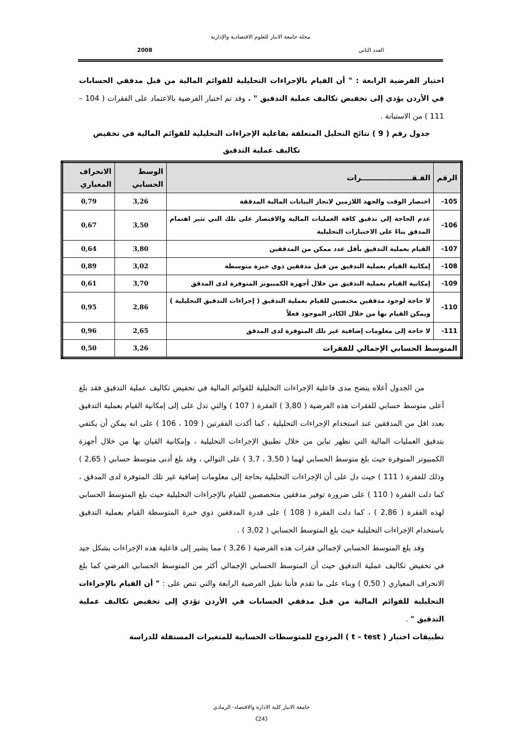مجلة جامعة الانبار للعلوم الاقتصادية والإدارية
العدد الثاني 2008
اختبار الفرضية الرابعة : " أن القيام بالإجراءات التحليلية للقوائم المالية من قبل مدققي الحسابات في الأردن يؤدي إلى تخفيض تكاليف عملية التدقيق " . وقد تم اختبار الفرضية بالاعتماد على الفقرات ( 104 – 111 ) من الاستبانة .
جدول رقم ( 9 ) نتائج التحليل المتعلقة بفاعلية الإجراءات التحليلية للقوائم المالية في تخفيض تكاليف عملية التدقيق
| الرقم | الفـقــــــــــــــــــــرات | الوسط الحسابي | الانحراف المعياري |
| --- | --- | --- | --- |
| 105- | اختصار الوقت والجهد اللازمين لانجاز البيانات المالية المدققة | 3,26 | 0,79 |
| 106- | عدم الحاجة إلى تدقيق كافة العمليات المالية والاقتصار على تلك التي تثير اهتمام المدقق بناءً على الاختبارات التحليلية | 3,50 | 0,67 |
| 107- | القيام بعملية التدقيق بأقل عدد ممكن من المدققين | 3,80 | 0,64 |
| 108- | إمكانية القيام بعملية التدقيق من قبل مدققين ذوي خبرة متوسطة | 3,02 | 0,89 |
| 109- | إمكانية القيام بعملية التدقيق من خلال أجهزة الكمبيوتر المتوفرة لدى المدقق | 3,70 | 0,61 |
| 110- | لا حاجة لوجود مدققين مختصين للقيام بعملية التدقيق ( إجراءات التدقيق التحليلية ) ويمكن القيام بها من خلال الكادر الموجود فعلاً | 2,86 | 0,95 |
| 111- | لا حاجة إلى معلومات إضافية غير تلك المتوفرة لدى المدقق | 2,65 | 0,96 |
| المتوسط الحسابي الإجمالي للفقرات | | 3,26 | 0,50 |
من الجدول أعلاه يتضح مدى فاعلية الإجراءات التحليلية للقوائم المالية في تخفيض تكاليف عملية التدقيق فقد بلغ أعلى متوسط حسابي للفقرات هذه الفرضية ( 3,80 ) الفقرة ( 107 ) والتي تدل على إلى إمكانية القيام بعملية التدقيق بعدد اقل من المدققين عند استخدام الإجراءات التحليلية ، كما أكدت الفقرتين ( 109 ، 106 ) على انه يمكن أن يكتفي بتدقيق العمليات المالية التي تظهر تباين من خلال تطبيق الإجراءات التحليلية ، وإمكانية القيان بها من خلال أجهزة الكمبيوتر المتوفرة حيث بلغ متوسط الحسابي لهما ( 3,50 ، 3,7 ) على التوالي ، وقد بلغ أدنى متوسط حسابي ( 2,65 ) وذلك للفقرة ( 111 ) حيث دل على أن الإجراءات التحليلية بحاجة إلى معلومات إضافية غير تلك المتوفرة لدى المدقق ، كما دلت الفقرة ( 110 ) على ضرورة توفير مدققين متخصصين للقيام بالإجراءات التحليلية حيث بلغ المتوسط الحسابي لهذه الفقرة ( 2,86 ) ، كما دلت الفقرة ( 108 ) على قدرة المدققين ذوي خبرة المتوسطة القيام بعملية التدقيق باستخدام الإجراءات التحليلية حيث بلغ المتوسط الحسابي ( 3,02 ) .
وقد بلغ المتوسط الحسابي لإجمالي فقرات هذه الفرضية ( 3,26 ) مما يشير إلى فاعلية هذه الإجراءات بشكل جيد في تخفيض تكاليف عملية التدقيق حيث أن المتوسط الحسابي الإجمالي أكثر من المتوسط الحسابي الفرضي كما بلغ الانحراف المعياري ( 0,50 ) وبناء على ما تقدم فأننا نقبل الفرضية الرابعة والتي تنص على : " أن القيام بالإجراءات التحليلية للقوائم المالية من قبل مدققي الحسابات في الأردن تؤدي إلى تخفيض تكاليف عملية التدقيق " .
تطبيقات اختبار ( t – test ) المزدوج للمتوسطات الحسابية للمتغيرات المستقلة للدراسة
جامعة الانبار كلية الادارة والاقتصاد- الرمادي
《24》